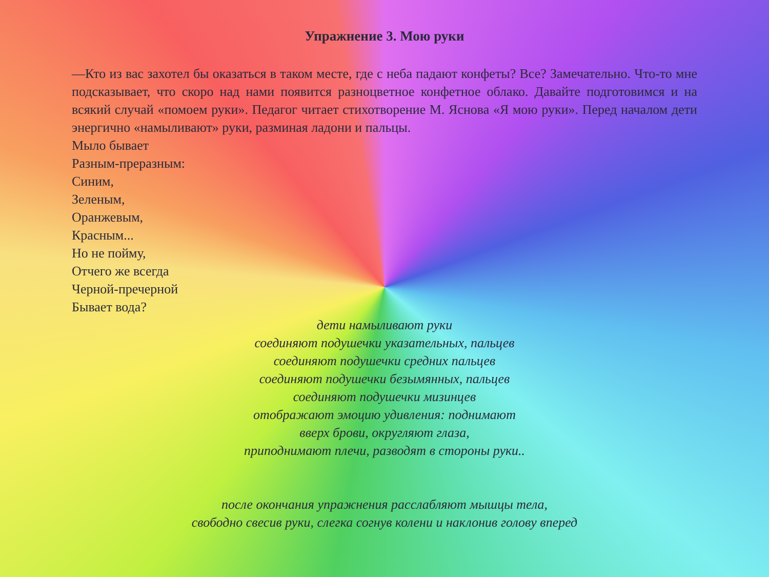Упражнение 3. Мою руки
—Кто из вас захотел бы оказаться в таком месте, где с неба падают конфеты? Все? Замечательно. Что-то мне подсказывает, что скоро над нами появится разноцветное конфетное облако. Давайте подготовимся и на всякий случай «помоем руки». Педагог читает стихотворение М. Яснова «Я мою руки». Перед началом дети энергично «намыливают» руки, разминая ладони и пальцы.
Мыло бывает
Разным-преразным:
Синим,
Зеленым,
Оранжевым,
Красным...
Но не пойму,
Отчего же всегда
Черной-пречерной
Бывает вода?
дети намыливают руки
соединяют подушечки указательных, пальцев
соединяют подушечки средних пальцев
соединяют подушечки безымянных, пальцев
соединяют подушечки мизинцев
отображают эмоцию удивления: поднимают
вверх брови, округляют глаза,
приподнимают плечи, разводят в стороны руки..
после окончания упражнения расслабляют мышцы тела,
свободно свесив руки, слегка согнув колени и наклонив голову вперед